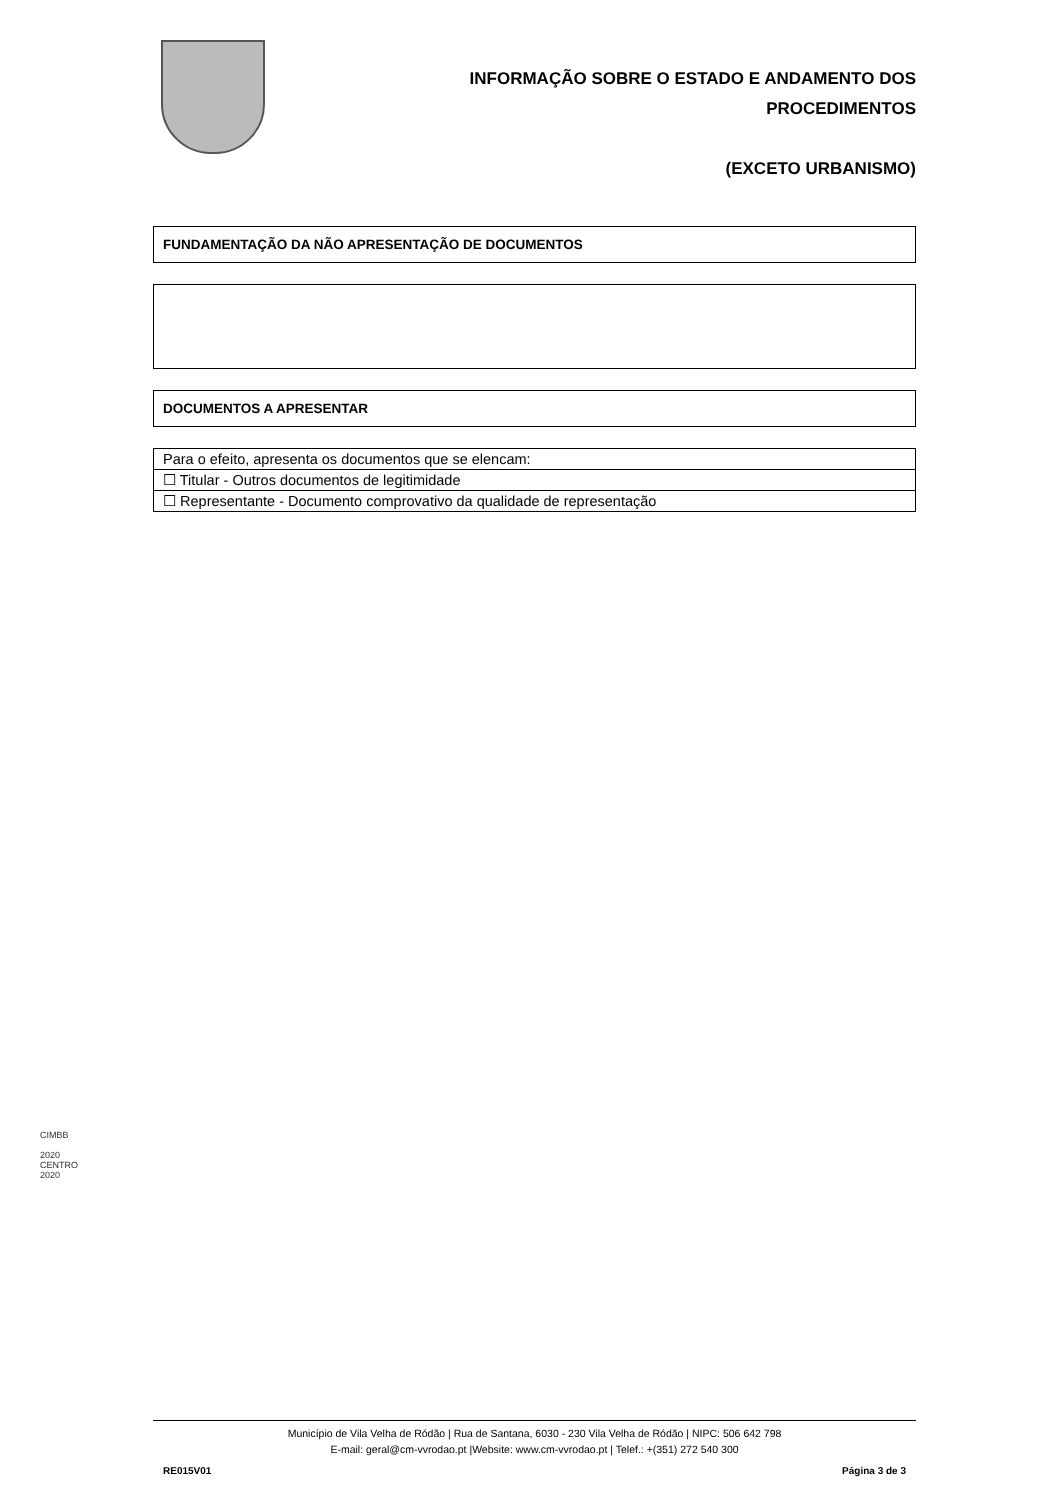INFORMAÇÃO SOBRE O ESTADO E ANDAMENTO DOS
PROCEDIMENTOS
(EXCETO URBANISMO)
FUNDAMENTAÇÃO DA NÃO APRESENTAÇÃO DE DOCUMENTOS
DOCUMENTOS A APRESENTAR
| Para o efeito, apresenta os documentos que se elencam: |
| ☐ Titular - Outros documentos de legitimidade |
| ☐ Representante - Documento comprovativo da qualidade de representação |
CIMBB
2020
CENTRO 2020
Município de Vila Velha de Ródão | Rua de Santana, 6030 - 230 Vila Velha de Ródão | NIPC: 506 642 798
E-mail: geral@cm-vvrodao.pt |Website: www.cm-vvrodao.pt | Telef.: +(351) 272 540 300
RE015V01 Página 3 de 3